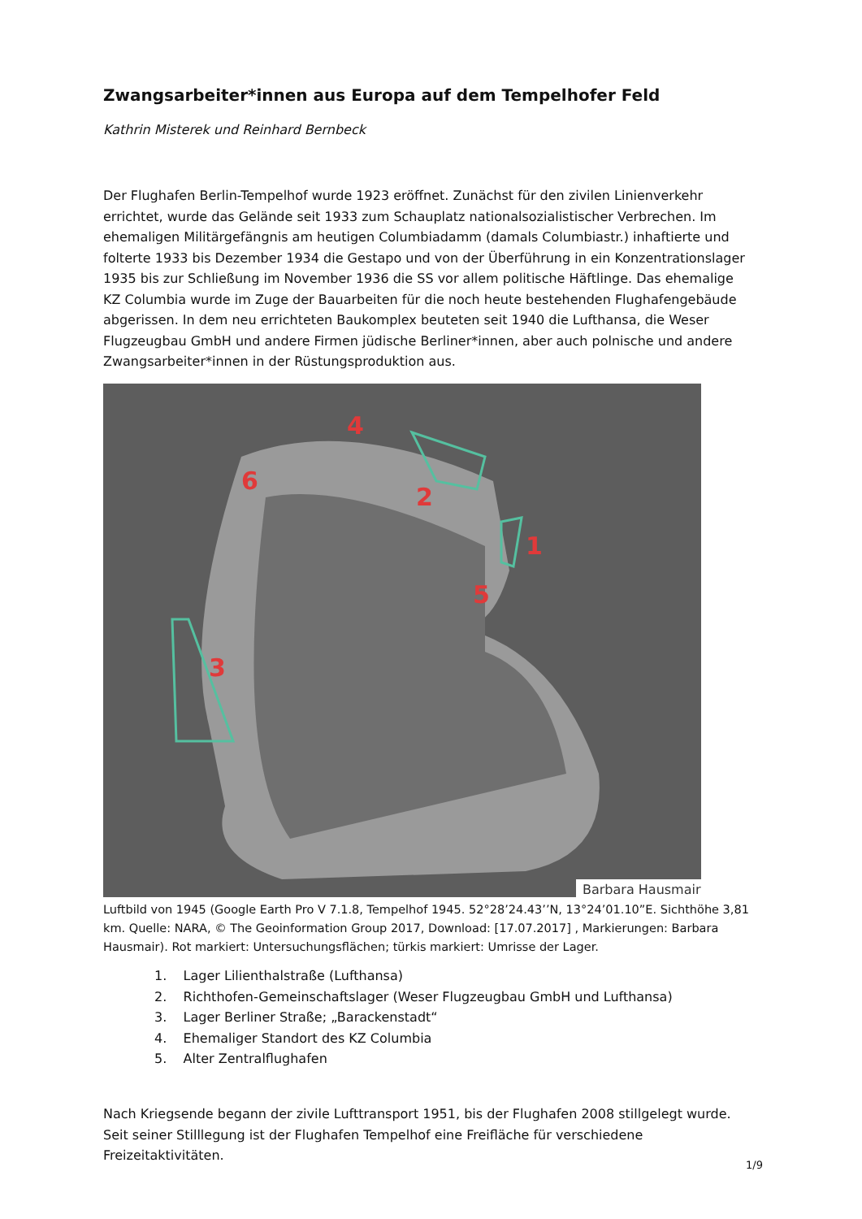Zwangsarbeiter*innen aus Europa auf dem Tempelhofer Feld
Kathrin Misterek und Reinhard Bernbeck
Der Flughafen Berlin-Tempelhof wurde 1923 eröffnet. Zunächst für den zivilen Linienverkehr errichtet, wurde das Gelände seit 1933 zum Schauplatz nationalsozialistischer Verbrechen. Im ehemaligen Militärgefängnis am heutigen Columbiadamm (damals Columbiastr.) inhaftierte und folterte 1933 bis Dezember 1934 die Gestapo und von der Überführung in ein Konzentrationslager 1935 bis zur Schließung im November 1936 die SS vor allem politische Häftlinge. Das ehemalige KZ Columbia wurde im Zuge der Bauarbeiten für die noch heute bestehenden Flughafengebäude abgerissen. In dem neu errichteten Baukomplex beuteten seit 1940 die Lufthansa, die Weser Flugzeugbau GmbH und andere Firmen jüdische Berliner*innen, aber auch polnische und andere Zwangsarbeiter*innen in der Rüstungsproduktion aus.
4
6
2
1
5
3
Barbara Hausmair
Luftbild von 1945 (Google Earth Pro V 7.1.8, Tempelhof 1945. 52°28’24.43’’N, 13°24’01.10”E. Sichthöhe 3,81 km. Quelle: NARA, © The Geoinformation Group 2017, Download: [17.07.2017] , Markierungen: Barbara Hausmair). Rot markiert: Untersuchungsflächen; türkis markiert: Umrisse der Lager.
1. Lager Lilienthalstraße (Lufthansa)
2. Richthofen-Gemeinschaftslager (Weser Flugzeugbau GmbH und Lufthansa)
3. Lager Berliner Straße; „Barackenstadt“
4. Ehemaliger Standort des KZ Columbia
5. Alter Zentralflughafen
Nach Kriegsende begann der zivile Lufttransport 1951, bis der Flughafen 2008 stillgelegt wurde. Seit seiner Stilllegung ist der Flughafen Tempelhof eine Freifläche für verschiedene Freizeitaktivitäten.
1/9